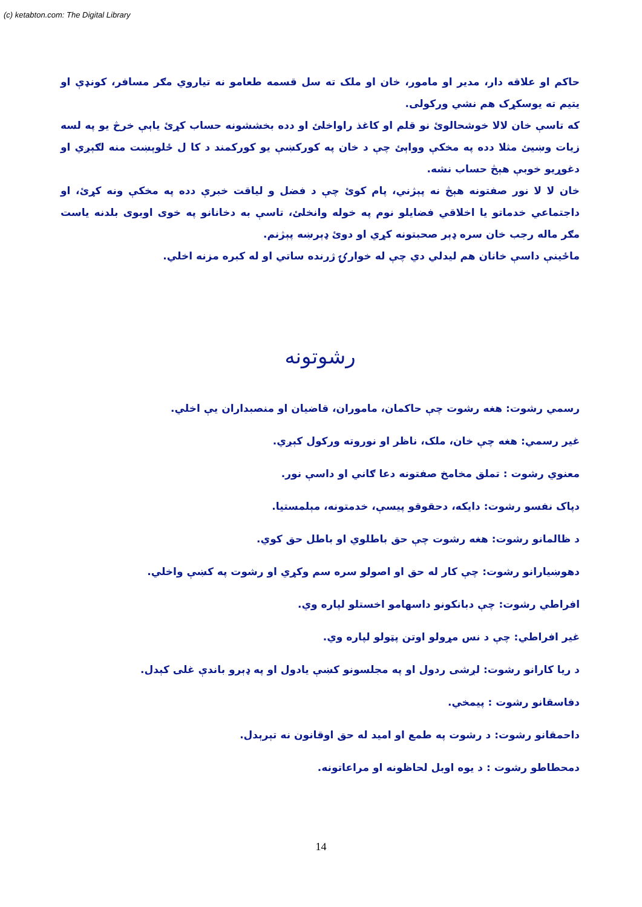(c) ketabton.com: The Digital Library
حاکم او علاقه دار، مدير او مامور، خان او ملک ته سل قسمه طعامو نه تياروي مګر مسافر، کونډې او يتيم ته يوسکړک هم نشي ورکولی.
که تاسې خان لالا خوشحالوئ نو قلم او کاغذ راواخلئ او دده بخششونه حساب کړئ ياېې خرڅ يو په لسه زيات وښيئ مثلا دده په مخکې وواېئ چې د خان په کورکښې يو کورکمند د کا ل ځلوېښت منه لګېږي او دغوړيو خوبې هېڅ حساب نشه.
خان لا لا نور صفتونه هېڅ نه پېژني، پام کوئ چې د فضل و لياقت خبرې دده په مخکې ونه کړئ، او داجتماعي خدماتو يا اخلاقي فضايلو نوم په خوله وانخلئ، تاسې به دخانانو په خوی اوبوی بلدنه ياست مګر ماله رجب خان سره ډېر صحبتونه کړي او دوئ ډېرښه پېژنم.
ماځينې داسې خانان هم ليدلي دي چې له خوارۍ ژرنده ساتي او له کبره مزنه اخلي.
رشوتونه
رسمي رشوت: هغه رشوت چې حاکمان، ماموران، قاضيان او منصبداران يې اخلي.
غير رسمي: هغه چې خان، ملک، ناظر او نوروته ورکول کېږي.
معنوي رشوت : تملق مخامخ صفتونه دعا ګاني او داسې نور.
دپاک نفسو رشوت: دايکه، دحقوقو پيسې، خدمتونه، مېلمستيا.
د ظالمانو رشوت: هغه رشوت چې حق باطلوي او باطل حق کوي.
دهوښيارانو رشوت: چې کار له حق او اصولو سره سم وکړي او رشوت په کښې واخلي.
افراطي رشوت: چې دبانکونو داسهامو اخستلو لپاره وي.
غير افراطي: چې د نس مړولو اوتن پټولو لپاره وي.
د ريا کارانو رشوت: لږشی ردول او په مجلسونو کښې يادول او په ډېرو باندې غلی کېدل.
دفاسقانو رشوت : پيمخي.
داحمقانو رشوت: د رشوت په طمع او اميد له حق اوقانون نه تېرېدل.
دمحطاطو رشوت : د يوه اوبل لحاظونه او مراعاتونه.
14